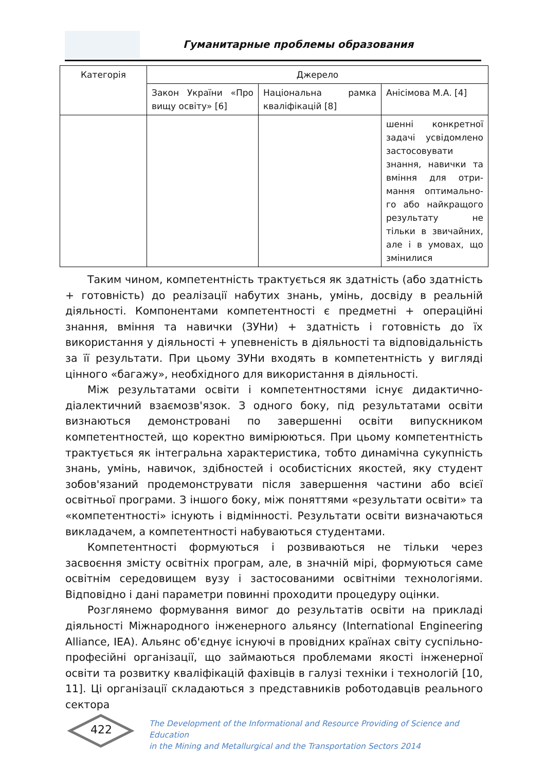Гуманитарные проблемы образования
| Категорія | Джерело | | |
| --- | --- | --- | --- |
| | Закон України «Про вищу освіту» [6] | Національна рамка кваліфікацій [8] | Анісімова М.А. [4] |
| | | | шенні конкретної задачі усвідомлено застосовувати знання, навички та вміння для отри-мання оптимально-го або найкращого результату не тільки в звичайних, але і в умовах, що змінилися |
Таким чином, компетентність трактується як здатність (або здатність + готовність) до реалізації набутих знань, умінь, досвіду в реальній діяльності. Компонентами компетентності є предметні + операційні знання, вміння та навички (ЗУНи) + здатність і готовність до їх використання у діяльності + упевненість в діяльності та відповідальність за її результати. При цьому ЗУНи входять в компетентність у вигляді цінного «багажу», необхідного для використання в діяльності.
Між результатами освіти і компетентностями існує дидактично-діалектичний взаємозв'язок. З одного боку, під результатами освіти визнаються демонстровані по завершенні освіти випускником компетентностей, що коректно вимірюються. При цьому компетентність трактується як інтегральна характеристика, тобто динамічна сукупність знань, умінь, навичок, здібностей і особистісних якостей, яку студент зобов'язаний продемонструвати після завершення частини або всієї освітньої програми. З іншого боку, між поняттями «результати освіти» та «компетентності» існують і відмінності. Результати освіти визначаються викладачем, а компетентності набуваються студентами.
Компетентності формуються і розвиваються не тільки через засвоєння змісту освітніх програм, але, в значній мірі, формуються саме освітнім середовищем вузу і застосованими освітніми технологіями. Відповідно і дані параметри повинні проходити процедуру оцінки.
Розглянемо формування вимог до результатів освіти на прикладі діяльності Міжнародного інженерного альянсу (International Engineering Alliance, IEA). Альянс об'єднує існуючі в провідних країнах світу суспільно-професійні організації, що займаються проблемами якості інженерної освіти та розвитку кваліфікацій фахівців в галузі техніки і технологій [10, 11]. Ці організації складаються з представників роботодавців реального сектора
422
The Development of the Informational and Resource Providing of Science and Education
in the Mining and Metallurgical and the Transportation Sectors 2014